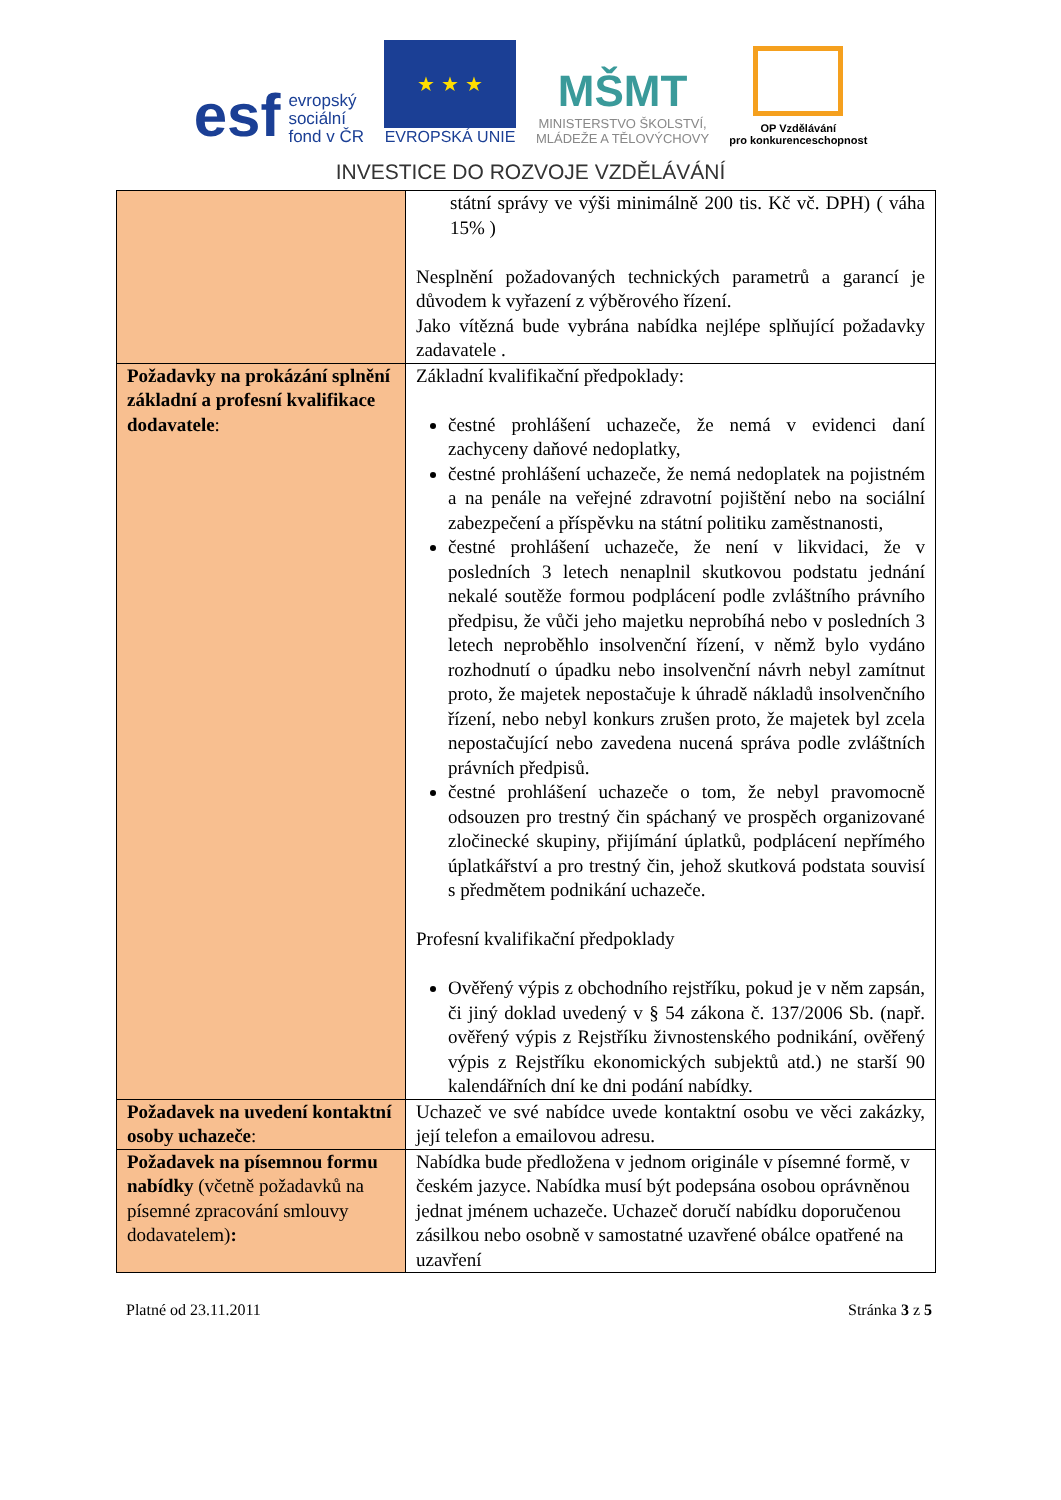esf evropský
sociální
fond v ČR
★ ★ ★
EVROPSKÁ UNIE
MŠMT
MINISTERSTVO ŠKOLSTVÍ,
MLÁDEŽE A TĚLOVÝCHOVY
OP Vzdělávání
pro konkurenceschopnost
INVESTICE DO ROZVOJE VZDĚLÁVÁNÍ
| | státní správy ve výši minimálně 200 tis. Kč vč. DPH) ( váha 15% ) Nesplnění požadovaných technických parametrů a garancí je důvodem k vyřazení z výběrového řízení. Jako vítězná bude vybrána nabídka nejlépe splňující požadavky zadavatele . |
| Požadavky na prokázání splnění základní a profesní kvalifikace dodavatele : | Základní kvalifikační předpoklady: čestné prohlášení uchazeče, že nemá v evidenci daní zachyceny daňové nedoplatky, čestné prohlášení uchazeče, že nemá nedoplatek na pojistném a na penále na veřejné zdravotní pojištění nebo na sociální zabezpečení a příspěvku na státní politiku zaměstnanosti, čestné prohlášení uchazeče, že není v likvidaci, že v posledních 3 letech nenaplnil skutkovou podstatu jednání nekalé soutěže formou podplácení podle zvláštního právního předpisu, že vůči jeho majetku neprobíhá nebo v posledních 3 letech neproběhlo insolvenční řízení, v němž bylo vydáno rozhodnutí o úpadku nebo insolvenční návrh nebyl zamítnut proto, že majetek nepostačuje k úhradě nákladů insolvenčního řízení, nebo nebyl konkurs zrušen proto, že majetek byl zcela nepostačující nebo zavedena nucená správa podle zvláštních právních předpisů. čestné prohlášení uchazeče o tom, že nebyl pravomocně odsouzen pro trestný čin spáchaný ve prospěch organizované zločinecké skupiny, přijímání úplatků, podplácení nepřímého úplatkářství a pro trestný čin, jehož skutková podstata souvisí s předmětem podnikání uchazeče. Profesní kvalifikační předpoklady Ověřený výpis z obchodního rejstříku, pokud je v něm zapsán, či jiný doklad uvedený v § 54 zákona č. 137/2006 Sb. (např. ověřený výpis z Rejstříku živnostenského podnikání, ověřený výpis z Rejstříku ekonomických subjektů atd.) ne starší 90 kalendářních dní ke dni podání nabídky. |
| Požadavek na uvedení kontaktní osoby uchazeče : | Uchazeč ve své nabídce uvede kontaktní osobu ve věci zakázky, její telefon a emailovou adresu. |
| Požadavek na písemnou formu nabídky (včetně požadavků na písemné zpracování smlouvy dodavatelem) : | Nabídka bude předložena v jednom originále v písemné formě, v českém jazyce. Nabídka musí být podepsána osobou oprávněnou jednat jménem uchazeče. Uchazeč doručí nabídku doporučenou zásilkou nebo osobně v samostatné uzavřené obálce opatřené na uzavření |
Platné od 23.11.2011 Stránka 3 z 5